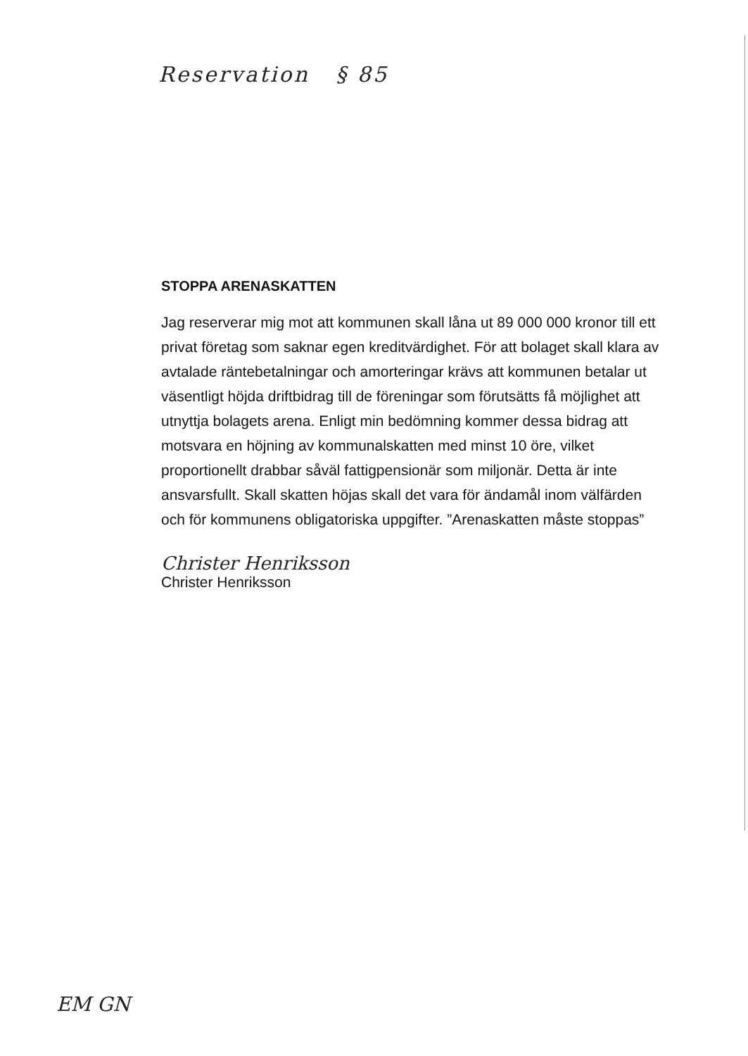Reservation § 85
STOPPA ARENASKATTEN
Jag reserverar mig mot att kommunen skall låna ut 89 000 000 kronor till ett privat företag som saknar egen kreditvärdighet. För att bolaget skall klara av avtalade räntebetalningar och amorteringar krävs att kommunen betalar ut väsentligt höjda driftbidrag till de föreningar som förutsätts få möjlighet att utnyttja bolagets arena. Enligt min bedömning kommer dessa bidrag att motsvara en höjning av kommunalskatten med minst 10 öre, vilket proportionellt drabbar såväl fattigpensionär som miljonär. Detta är inte ansvarsfullt. Skall skatten höjas skall det vara för ändamål inom välfärden och för kommunens obligatoriska uppgifter. ”Arenaskatten måste stoppas”
Christer Henriksson
Christer Henriksson
EM GN